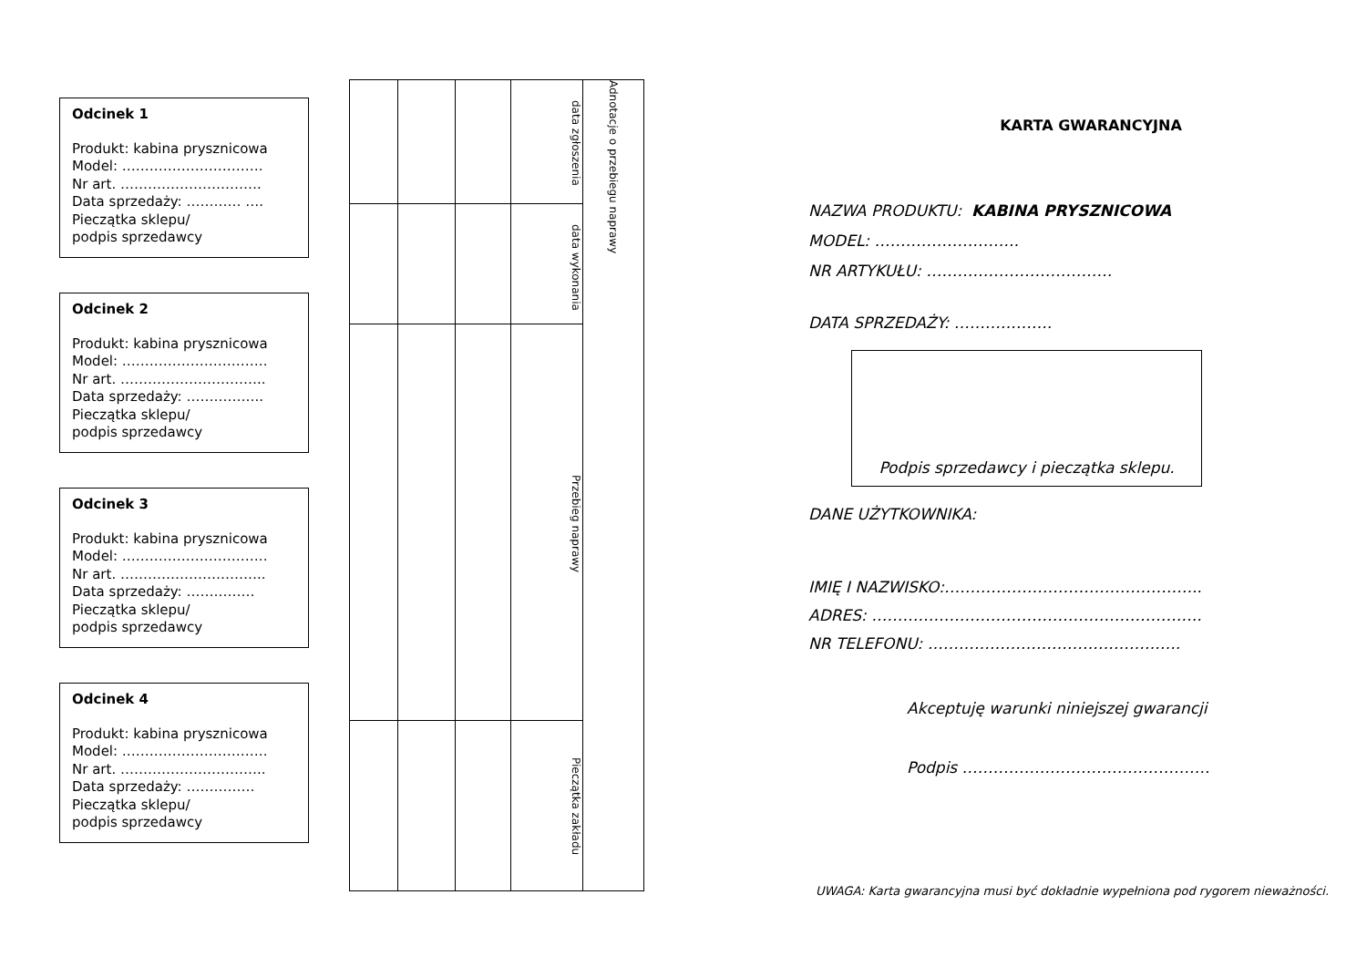Odcinek 1
Produkt: kabina prysznicowa
Model: ………………………….
Nr art. ………………………….
Data sprzedaży: ………… ….
Pieczątka sklepu/
podpis sprzedawcy
Odcinek 2
Produkt: kabina prysznicowa
Model: …………………………..
Nr art. …………………………..
Data sprzedaży: ……………..
Pieczątka sklepu/
podpis sprzedawcy
Odcinek 3
Produkt: kabina prysznicowa
Model: …………………………..
Nr art. …………………………..
Data sprzedaży: ……………
Pieczątka sklepu/
podpis sprzedawcy
Odcinek 4
Produkt: kabina prysznicowa
Model: …………………………..
Nr art. …………………………..
Data sprzedaży: ……………
Pieczątka sklepu/
podpis sprzedawcy
| | | | data zgłoszenia | Adnotacje o przebiegu naprawy |
| | | | data wykonania | |
| | | | Przebieg naprawy | |
| | | | Pieczątka zakładu | |
KARTA GWARANCYJNA
NAZWA PRODUKTU: KABINA PRYSZNICOWA
MODEL: ……………………….
NR ARTYKUŁU: ………………………………
DATA SPRZEDAŻY: ……………….
Podpis sprzedawcy i pieczątka sklepu.
DANE UŻYTKOWNIKA:
IMIĘ I NAZWISKO:…………………………………………..
ADRES: ……………………………………………………….
NR TELEFONU: ………………………………………….
Akceptuję warunki niniejszej gwarancji
Podpis …………………………………………
UWAGA: Karta gwarancyjna musi być dokładnie wypełniona pod rygorem nieważności.